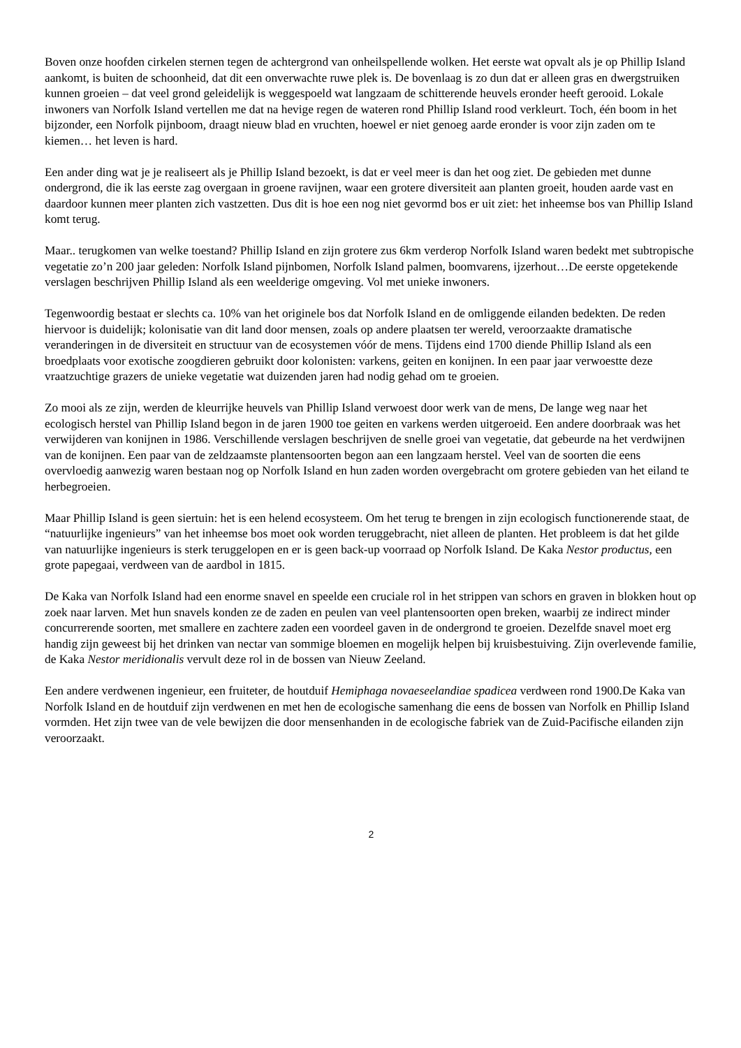Boven onze hoofden cirkelen sternen tegen de achtergrond van onheilspellende wolken. Het eerste wat opvalt als je op Phillip Island aankomt, is buiten de schoonheid, dat dit een onverwachte ruwe plek is. De bovenlaag is zo dun dat er alleen gras en dwergstruiken kunnen groeien – dat veel grond geleidelijk is weggespoeld wat langzaam de schitterende heuvels eronder heeft gerooid. Lokale inwoners van Norfolk Island vertellen me dat na hevige regen de wateren rond Phillip Island rood verkleurt. Toch, één boom in het bijzonder, een Norfolk pijnboom, draagt nieuw blad en vruchten, hoewel er niet genoeg aarde eronder is voor zijn zaden om te kiemen… het leven is hard.
Een ander ding wat je je realiseert als je Phillip Island bezoekt, is dat er veel meer is dan het oog ziet. De gebieden met dunne ondergrond, die ik las eerste zag overgaan in groene ravijnen, waar een grotere diversiteit aan planten groeit, houden aarde vast en daardoor kunnen meer planten zich vastzetten. Dus dit is hoe een nog niet gevormd bos er uit ziet: het inheemse bos van Phillip Island komt terug.
Maar.. terugkomen van welke toestand? Phillip Island en zijn grotere zus 6km verderop Norfolk Island waren bedekt met subtropische vegetatie zo’n 200 jaar geleden: Norfolk Island pijnbomen, Norfolk Island palmen, boomvarens, ijzerhout…De eerste opgetekende verslagen beschrijven Phillip Island als een weelderige omgeving. Vol met unieke inwoners.
Tegenwoordig bestaat er slechts ca. 10% van het originele bos dat Norfolk Island en de omliggende eilanden bedekten. De reden hiervoor is duidelijk; kolonisatie van dit land door mensen, zoals op andere plaatsen ter wereld, veroorzaakte dramatische veranderingen in de diversiteit en structuur van de ecosystemen vóór de mens. Tijdens eind 1700 diende Phillip Island als een broedplaats voor exotische zoogdieren gebruikt door kolonisten: varkens, geiten en konijnen. In een paar jaar verwoestte deze vraatzuchtige grazers de unieke vegetatie wat duizenden jaren had nodig gehad om te groeien.
Zo mooi als ze zijn, werden de kleurrijke heuvels van Phillip Island verwoest door werk van de mens, De lange weg naar het ecologisch herstel van Phillip Island begon in de jaren 1900 toe geiten en varkens werden uitgeroeid. Een andere doorbraak was het verwijderen van konijnen in 1986. Verschillende verslagen beschrijven de snelle groei van vegetatie, dat gebeurde na het verdwijnen van de konijnen. Een paar van de zeldzaamste plantensoorten begon aan een langzaam herstel. Veel van de soorten die eens overvloedig aanwezig waren bestaan nog op Norfolk Island en hun zaden worden overgebracht om grotere gebieden van het eiland te herbegroeien.
Maar Phillip Island is geen siertuin: het is een helend ecosysteem. Om het terug te brengen in zijn ecologisch functionerende staat, de “natuurlijke ingenieurs” van het inheemse bos moet ook worden teruggebracht, niet alleen de planten. Het probleem is dat het gilde van natuurlijke ingenieurs is sterk teruggelopen en er is geen back-up voorraad op Norfolk Island. De Kaka Nestor productus, een grote papegaai, verdween van de aardbol in 1815.
De Kaka van Norfolk Island had een enorme snavel en speelde een cruciale rol in het strippen van schors en graven in blokken hout op zoek naar larven. Met hun snavels konden ze de zaden en peulen van veel plantensoorten open breken, waarbij ze indirect minder concurrerende soorten, met smallere en zachtere zaden een voordeel gaven in de ondergrond te groeien. Dezelfde snavel moet erg handig zijn geweest bij het drinken van nectar van sommige bloemen en mogelijk helpen bij kruisbestuiving. Zijn overlevende familie, de Kaka Nestor meridionalis vervult deze rol in de bossen van Nieuw Zeeland.
Een andere verdwenen ingenieur, een fruiteter, de houtduif Hemiphaga novaeseelandiae spadicea verdween rond 1900.De Kaka van Norfolk Island en de houtduif zijn verdwenen en met hen de ecologische samenhang die eens de bossen van Norfolk en Phillip Island vormden. Het zijn twee van de vele bewijzen die door mensenhanden in de ecologische fabriek van de Zuid-Pacifische eilanden zijn veroorzaakt.
2